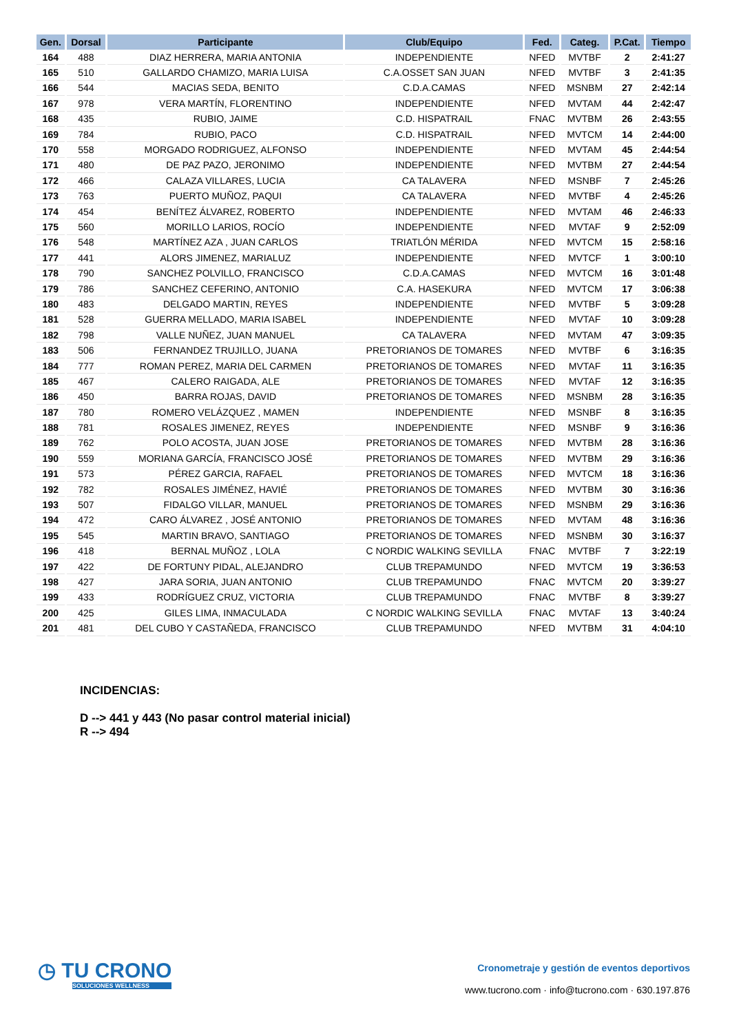| Gen. | Dorsal | Participante | Club/Equipo | Fed. | Categ. | P.Cat. | Tiempo |
| --- | --- | --- | --- | --- | --- | --- | --- |
| 164 | 488 | DIAZ HERRERA, MARIA ANTONIA | INDEPENDIENTE | NFED | MVTBF | 2 | 2:41:27 |
| 165 | 510 | GALLARDO CHAMIZO, MARIA LUISA | C.A.OSSET SAN JUAN | NFED | MVTBF | 3 | 2:41:35 |
| 166 | 544 | MACIAS SEDA, BENITO | C.D.A.CAMAS | NFED | MSNBM | 27 | 2:42:14 |
| 167 | 978 | VERA MARTÍN, FLORENTINO | INDEPENDIENTE | NFED | MVTAM | 44 | 2:42:47 |
| 168 | 435 | RUBIO, JAIME | C.D. HISPATRAIL | FNAC | MVTBM | 26 | 2:43:55 |
| 169 | 784 | RUBIO, PACO | C.D. HISPATRAIL | NFED | MVTCM | 14 | 2:44:00 |
| 170 | 558 | MORGADO RODRIGUEZ, ALFONSO | INDEPENDIENTE | NFED | MVTAM | 45 | 2:44:54 |
| 171 | 480 | DE PAZ PAZO, JERONIMO | INDEPENDIENTE | NFED | MVTBM | 27 | 2:44:54 |
| 172 | 466 | CALAZA VILLARES, LUCIA | CA TALAVERA | NFED | MSNBF | 7 | 2:45:26 |
| 173 | 763 | PUERTO MUÑOZ, PAQUI | CA TALAVERA | NFED | MVTBF | 4 | 2:45:26 |
| 174 | 454 | BENÍTEZ ÁLVAREZ, ROBERTO | INDEPENDIENTE | NFED | MVTAM | 46 | 2:46:33 |
| 175 | 560 | MORILLO LARIOS, ROCÍO | INDEPENDIENTE | NFED | MVTAF | 9 | 2:52:09 |
| 176 | 548 | MARTÍNEZ AZA , JUAN CARLOS | TRIATLÓN MÉRIDA | NFED | MVTCM | 15 | 2:58:16 |
| 177 | 441 | ALORS JIMENEZ, MARIALUZ | INDEPENDIENTE | NFED | MVTCF | 1 | 3:00:10 |
| 178 | 790 | SANCHEZ POLVILLO, FRANCISCO | C.D.A.CAMAS | NFED | MVTCM | 16 | 3:01:48 |
| 179 | 786 | SANCHEZ CEFERINO, ANTONIO | C.A. HASEKURA | NFED | MVTCM | 17 | 3:06:38 |
| 180 | 483 | DELGADO MARTIN, REYES | INDEPENDIENTE | NFED | MVTBF | 5 | 3:09:28 |
| 181 | 528 | GUERRA MELLADO, MARIA ISABEL | INDEPENDIENTE | NFED | MVTAF | 10 | 3:09:28 |
| 182 | 798 | VALLE NUÑEZ, JUAN MANUEL | CA TALAVERA | NFED | MVTAM | 47 | 3:09:35 |
| 183 | 506 | FERNANDEZ TRUJILLO, JUANA | PRETORIANOS DE TOMARES | NFED | MVTBF | 6 | 3:16:35 |
| 184 | 777 | ROMAN PEREZ, MARIA DEL CARMEN | PRETORIANOS DE TOMARES | NFED | MVTAF | 11 | 3:16:35 |
| 185 | 467 | CALERO RAIGADA, ALE | PRETORIANOS DE TOMARES | NFED | MVTAF | 12 | 3:16:35 |
| 186 | 450 | BARRA ROJAS, DAVID | PRETORIANOS DE TOMARES | NFED | MSNBM | 28 | 3:16:35 |
| 187 | 780 | ROMERO VELÁZQUEZ , MAMEN | INDEPENDIENTE | NFED | MSNBF | 8 | 3:16:35 |
| 188 | 781 | ROSALES JIMENEZ, REYES | INDEPENDIENTE | NFED | MSNBF | 9 | 3:16:36 |
| 189 | 762 | POLO ACOSTA, JUAN JOSE | PRETORIANOS DE TOMARES | NFED | MVTBM | 28 | 3:16:36 |
| 190 | 559 | MORIANA GARCÍA, FRANCISCO JOSÉ | PRETORIANOS DE TOMARES | NFED | MVTBM | 29 | 3:16:36 |
| 191 | 573 | PÉREZ GARCIA, RAFAEL | PRETORIANOS DE TOMARES | NFED | MVTCM | 18 | 3:16:36 |
| 192 | 782 | ROSALES JIMÉNEZ, HAVIÉ | PRETORIANOS DE TOMARES | NFED | MVTBM | 30 | 3:16:36 |
| 193 | 507 | FIDALGO VILLAR, MANUEL | PRETORIANOS DE TOMARES | NFED | MSNBM | 29 | 3:16:36 |
| 194 | 472 | CARO ÁLVAREZ , JOSÉ ANTONIO | PRETORIANOS DE TOMARES | NFED | MVTAM | 48 | 3:16:36 |
| 195 | 545 | MARTIN BRAVO, SANTIAGO | PRETORIANOS DE TOMARES | NFED | MSNBM | 30 | 3:16:37 |
| 196 | 418 | BERNAL MUÑOZ , LOLA | C NORDIC WALKING SEVILLA | FNAC | MVTBF | 7 | 3:22:19 |
| 197 | 422 | DE FORTUNY PIDAL, ALEJANDRO | CLUB TREPAMUNDO | NFED | MVTCM | 19 | 3:36:53 |
| 198 | 427 | JARA SORIA, JUAN ANTONIO | CLUB TREPAMUNDO | FNAC | MVTCM | 20 | 3:39:27 |
| 199 | 433 | RODRÍGUEZ CRUZ, VICTORIA | CLUB TREPAMUNDO | FNAC | MVTBF | 8 | 3:39:27 |
| 200 | 425 | GILES LIMA, INMACULADA | C NORDIC WALKING SEVILLA | FNAC | MVTAF | 13 | 3:40:24 |
| 201 | 481 | DEL CUBO Y CASTAÑEDA, FRANCISCO | CLUB TREPAMUNDO | NFED | MVTBM | 31 | 4:04:10 |
INCIDENCIAS:
D --> 441 y 443 (No pasar control material inicial)
R --> 494
◷ TU CRONO
SOLUCIONES WELLNESS
Cronometraje y gestión de eventos deportivos
www.tucrono.com · info@tucrono.com · 630.197.876